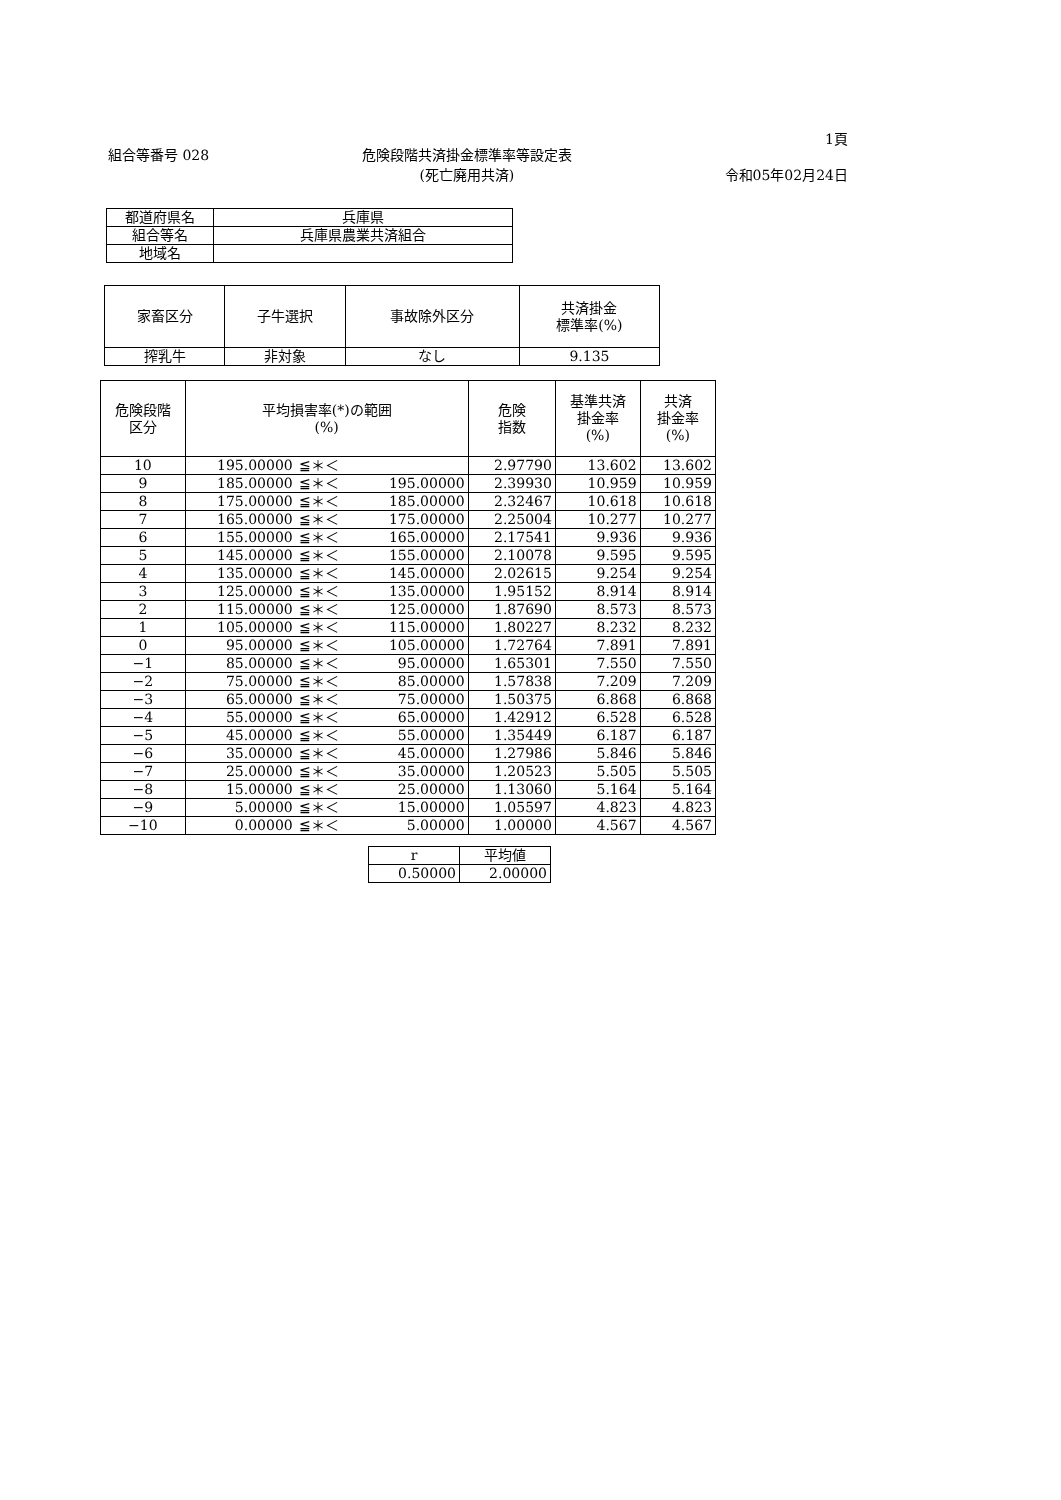組合等番号 028 危険段階共済掛金標準率等設定表
(死亡廃用共済)
1頁
令和05年02月24日
| 都道府県名 | 兵庫県 |
| 組合等名 | 兵庫県農業共済組合 |
| 地域名 | |
| 家畜区分 | 子牛選択 | 事故除外区分 | 共済掛金 標準率(%) |
| --- | --- | --- | --- |
| 搾乳牛 | 非対象 | なし | 9.135 |
| 危険段階 区分 | 平均損害率(*)の範囲 (%) | | | 危険 指数 | 基準共済 掛金率 (%) | 共済 掛金率 (%) |
| --- | --- | --- | --- | --- | --- | --- |
| 10 | 195.00000 | ≦＊＜ | | 2.97790 | 13.602 | 13.602 |
| 9 | 185.00000 | ≦＊＜ | 195.00000 | 2.39930 | 10.959 | 10.959 |
| 8 | 175.00000 | ≦＊＜ | 185.00000 | 2.32467 | 10.618 | 10.618 |
| 7 | 165.00000 | ≦＊＜ | 175.00000 | 2.25004 | 10.277 | 10.277 |
| 6 | 155.00000 | ≦＊＜ | 165.00000 | 2.17541 | 9.936 | 9.936 |
| 5 | 145.00000 | ≦＊＜ | 155.00000 | 2.10078 | 9.595 | 9.595 |
| 4 | 135.00000 | ≦＊＜ | 145.00000 | 2.02615 | 9.254 | 9.254 |
| 3 | 125.00000 | ≦＊＜ | 135.00000 | 1.95152 | 8.914 | 8.914 |
| 2 | 115.00000 | ≦＊＜ | 125.00000 | 1.87690 | 8.573 | 8.573 |
| 1 | 105.00000 | ≦＊＜ | 115.00000 | 1.80227 | 8.232 | 8.232 |
| 0 | 95.00000 | ≦＊＜ | 105.00000 | 1.72764 | 7.891 | 7.891 |
| −1 | 85.00000 | ≦＊＜ | 95.00000 | 1.65301 | 7.550 | 7.550 |
| −2 | 75.00000 | ≦＊＜ | 85.00000 | 1.57838 | 7.209 | 7.209 |
| −3 | 65.00000 | ≦＊＜ | 75.00000 | 1.50375 | 6.868 | 6.868 |
| −4 | 55.00000 | ≦＊＜ | 65.00000 | 1.42912 | 6.528 | 6.528 |
| −5 | 45.00000 | ≦＊＜ | 55.00000 | 1.35449 | 6.187 | 6.187 |
| −6 | 35.00000 | ≦＊＜ | 45.00000 | 1.27986 | 5.846 | 5.846 |
| −7 | 25.00000 | ≦＊＜ | 35.00000 | 1.20523 | 5.505 | 5.505 |
| −8 | 15.00000 | ≦＊＜ | 25.00000 | 1.13060 | 5.164 | 5.164 |
| −9 | 5.00000 | ≦＊＜ | 15.00000 | 1.05597 | 4.823 | 4.823 |
| −10 | 0.00000 | ≦＊＜ | 5.00000 | 1.00000 | 4.567 | 4.567 |
| r | 平均値 |
| --- | --- |
| 0.50000 | 2.00000 |